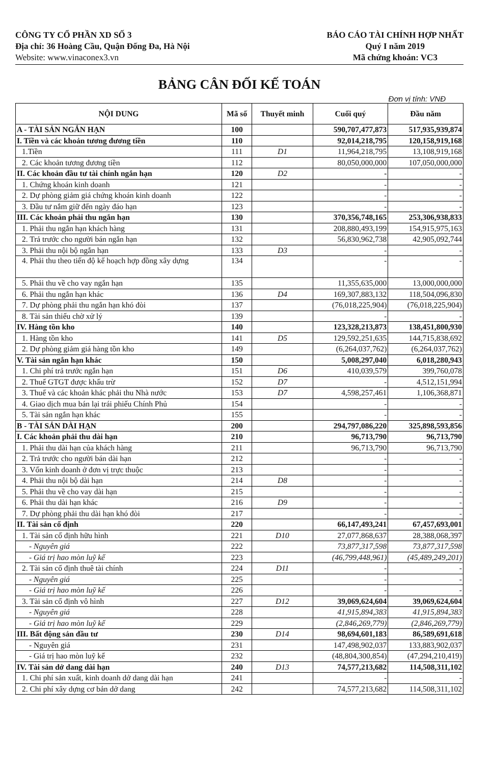CÔNG TY CỔ PHẦN XD SỐ 3
Địa chỉ: 36 Hoàng Cầu, Quận Đống Đa, Hà Nội
Website: www.vinaconex3.vn
BÁO CÁO TÀI CHÍNH HỢP NHẤT
Quý I năm 2019
Mã chứng khoán: VC3
BẢNG CÂN ĐỐI KẾ TOÁN
Đơn vị tính: VNĐ
| NỘI DUNG | Mã số | Thuyết minh | Cuối quý | Đầu năm |
| --- | --- | --- | --- | --- |
| A - TÀI SẢN NGẮN HẠN | 100 | | 590,707,477,873 | 517,935,939,874 |
| I. Tiền và các khoản tương đương tiền | 110 | | 92,014,218,795 | 120,158,919,168 |
| 1.Tiền | 111 | D1 | 11,964,218,795 | 13,108,919,168 |
| 2. Các khoản tương đương tiền | 112 | | 80,050,000,000 | 107,050,000,000 |
| II. Các khoản đầu tư tài chính ngắn hạn | 120 | D2 | - | - |
| 1. Chứng khoán kinh doanh | 121 | | - | - |
| 2. Dự phòng giảm giá chứng khoán kinh doanh | 122 | | - | - |
| 3. Đầu tư nắm giữ đến ngày đáo hạn | 123 | | - | - |
| III. Các khoản phải thu ngắn hạn | 130 | | 370,356,748,165 | 253,306,938,833 |
| 1. Phải thu ngắn hạn khách hàng | 131 | | 208,880,493,199 | 154,915,975,163 |
| 2. Trả trước cho người bán ngắn hạn | 132 | | 56,830,962,738 | 42,905,092,744 |
| 3. Phải thu nội bộ ngắn hạn | 133 | D3 | - | - |
| 4. Phải thu theo tiến độ kế hoạch hợp đồng xây dựng | 134 | | - | - |
| 5. Phải thu về cho vay ngắn hạn | 135 | | 11,355,635,000 | 13,000,000,000 |
| 6. Phải thu ngắn hạn khác | 136 | D4 | 169,307,883,132 | 118,504,096,830 |
| 7. Dự phòng phải thu ngắn hạn khó đòi | 137 | | (76,018,225,904) | (76,018,225,904) |
| 8. Tài sản thiếu chờ xử lý | 139 | | - | - |
| IV. Hàng tồn kho | 140 | | 123,328,213,873 | 138,451,800,930 |
| 1. Hàng tồn kho | 141 | D5 | 129,592,251,635 | 144,715,838,692 |
| 2. Dự phòng giảm giá hàng tồn kho | 149 | | (6,264,037,762) | (6,264,037,762) |
| V. Tài sản ngắn hạn khác | 150 | | 5,008,297,040 | 6,018,280,943 |
| 1. Chi phí trả trước ngắn hạn | 151 | D6 | 410,039,579 | 399,760,078 |
| 2. Thuế GTGT được khấu trừ | 152 | D7 | - | 4,512,151,994 |
| 3. Thuế và các khoản khác phải thu Nhà nước | 153 | D7 | 4,598,257,461 | 1,106,368,871 |
| 4. Giao dịch mua bán lại trái phiếu Chính Phủ | 154 | | - | - |
| 5. Tài sản ngắn hạn khác | 155 | | - | - |
| B - TÀI SẢN DÀI HẠN | 200 | | 294,797,086,220 | 325,898,593,856 |
| I. Các khoản phải thu dài hạn | 210 | | 96,713,790 | 96,713,790 |
| 1. Phải thu dài hạn của khách hàng | 211 | | 96,713,790 | 96,713,790 |
| 2. Trả trước cho người bán dài hạn | 212 | | - | - |
| 3. Vốn kinh doanh ở đơn vị trực thuộc | 213 | | - | - |
| 4. Phải thu nội bộ dài hạn | 214 | D8 | - | - |
| 5. Phải thu về cho vay dài hạn | 215 | | - | - |
| 6. Phải thu dài hạn khác | 216 | D9 | - | - |
| 7. Dự phòng phải thu dài hạn khó đòi | 217 | | - | - |
| II. Tài sản cố định | 220 | | 66,147,493,241 | 67,457,693,001 |
| 1. Tài sản cố định hữu hình | 221 | D10 | 27,077,868,637 | 28,388,068,397 |
| - Nguyên giá | 222 | | 73,877,317,598 | 73,877,317,598 |
| - Giá trị hao mòn luỹ kế | 223 | | (46,799,448,961) | (45,489,249,201) |
| 2. Tài sản cố định thuê tài chính | 224 | D11 | - | - |
| - Nguyên giá | 225 | | - | - |
| - Giá trị hao mòn luỹ kế | 226 | | - | - |
| 3. Tài sản cố định vô hình | 227 | D12 | 39,069,624,604 | 39,069,624,604 |
| - Nguyên giá | 228 | | 41,915,894,383 | 41,915,894,383 |
| - Giá trị hao mòn luỹ kế | 229 | | (2,846,269,779) | (2,846,269,779) |
| III. Bất động sản đầu tư | 230 | D14 | 98,694,601,183 | 86,589,691,618 |
| - Nguyên giá | 231 | | 147,498,902,037 | 133,883,902,037 |
| - Giá trị hao mòn luỹ kế | 232 | | (48,804,300,854) | (47,294,210,419) |
| IV. Tài sản dở dang dài hạn | 240 | D13 | 74,577,213,682 | 114,508,311,102 |
| 1. Chi phí sản xuất, kinh doanh dở dang dài hạn | 241 | | - | - |
| 2. Chi phí xây dựng cơ bản dở dang | 242 | | 74,577,213,682 | 114,508,311,102 |